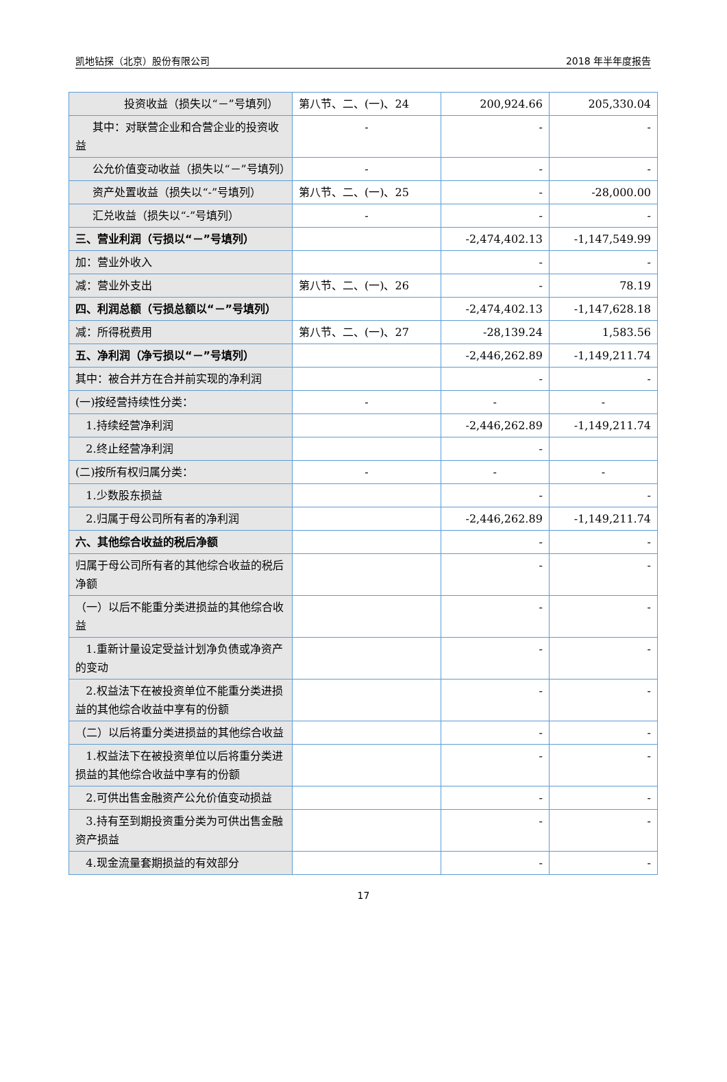凯地钻探（北京）股份有限公司 2018 年半年度报告
| 投资收益（损失以“－”号填列） | 第八节、二、(一)、24 | 200,924.66 | 205,330.04 |
| 其中：对联营企业和合营企业的投资收益 | - | - | - |
| 公允价值变动收益（损失以“－”号填列） | - | - | - |
| 资产处置收益（损失以“-”号填列） | 第八节、二、(一)、25 | - | -28,000.00 |
| 汇兑收益（损失以“-”号填列） | - | - | - |
| 三、营业利润（亏损以“－”号填列） | | -2,474,402.13 | -1,147,549.99 |
| 加：营业外收入 | | - | - |
| 减：营业外支出 | 第八节、二、(一)、26 | - | 78.19 |
| 四、利润总额（亏损总额以“－”号填列） | | -2,474,402.13 | -1,147,628.18 |
| 减：所得税费用 | 第八节、二、(一)、27 | -28,139.24 | 1,583.56 |
| 五、净利润（净亏损以“－”号填列） | | -2,446,262.89 | -1,149,211.74 |
| 其中：被合并方在合并前实现的净利润 | | - | - |
| (一)按经营持续性分类： | - | - | - |
| 1.持续经营净利润 | | -2,446,262.89 | -1,149,211.74 |
| 2.终止经营净利润 | | - | |
| (二)按所有权归属分类： | - | - | - |
| 1.少数股东损益 | | - | - |
| 2.归属于母公司所有者的净利润 | | -2,446,262.89 | -1,149,211.74 |
| 六、其他综合收益的税后净额 | | - | - |
| 归属于母公司所有者的其他综合收益的税后净额 | | - | - |
| （一）以后不能重分类进损益的其他综合收益 | | - | - |
| 1.重新计量设定受益计划净负债或净资产的变动 | | - | - |
| 2.权益法下在被投资单位不能重分类进损益的其他综合收益中享有的份额 | | - | - |
| （二）以后将重分类进损益的其他综合收益 | | - | - |
| 1.权益法下在被投资单位以后将重分类进损益的其他综合收益中享有的份额 | | - | - |
| 2.可供出售金融资产公允价值变动损益 | | - | - |
| 3.持有至到期投资重分类为可供出售金融资产损益 | | - | - |
| 4.现金流量套期损益的有效部分 | | - | - |
17